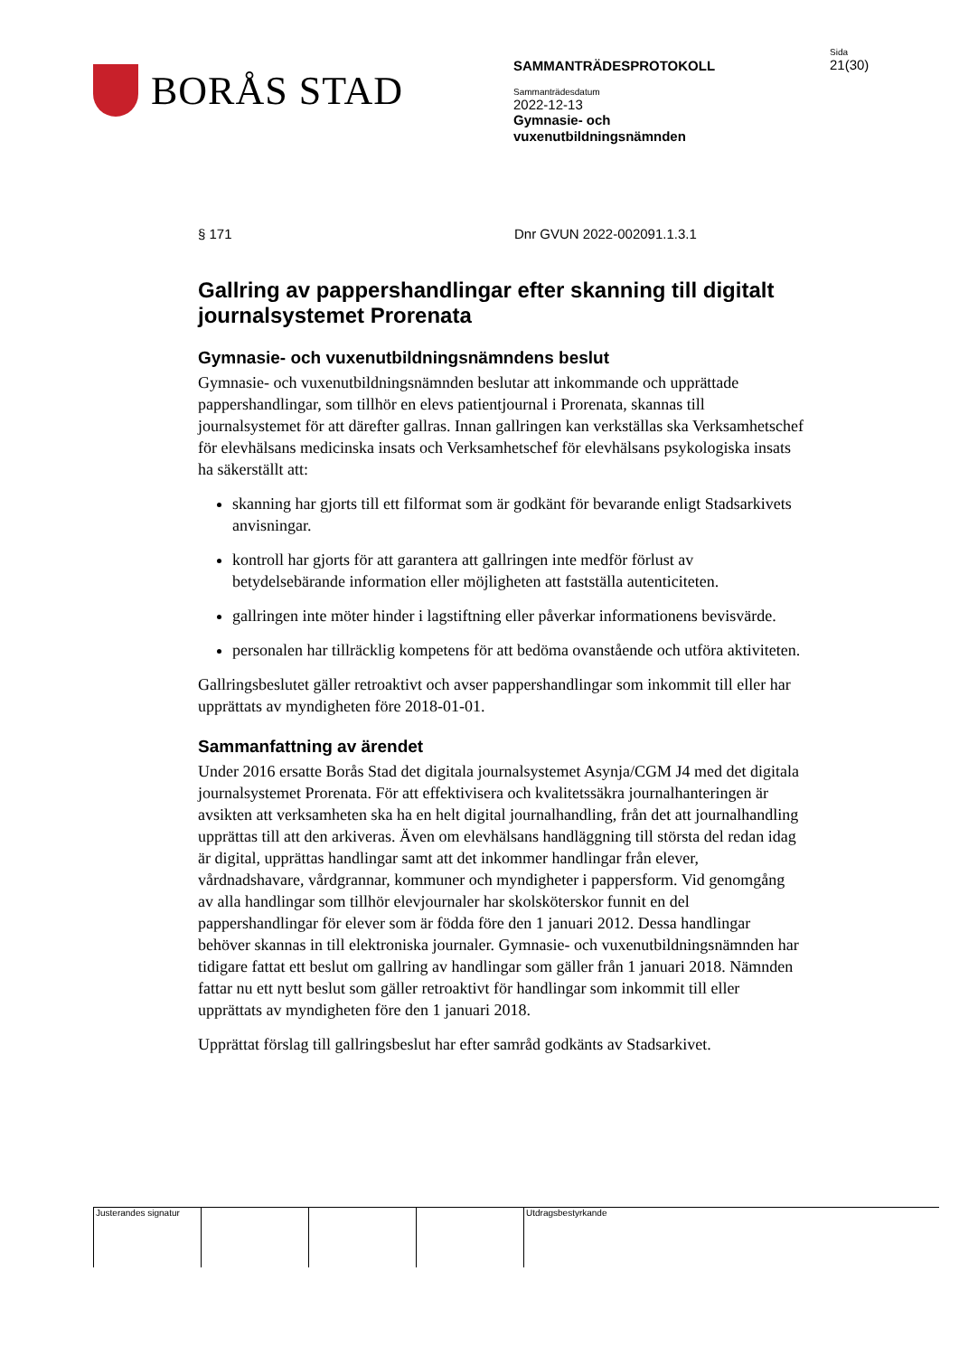BORÅS STAD
SAMMANTRÄDESPROTOKOLL
Sammanträdesdatum
2022-12-13
Gymnasie- och
vuxenutbildningsnämnden
Sida
21(30)
§ 171 Dnr GVUN 2022-002091.1.3.1
Gallring av pappershandlingar efter skanning till digitalt journalsystemet Prorenata
Gymnasie- och vuxenutbildningsnämndens beslut
Gymnasie- och vuxenutbildningsnämnden beslutar att inkommande och upprättade pappershandlingar, som tillhör en elevs patientjournal i Prorenata, skannas till journalsystemet för att därefter gallras. Innan gallringen kan verkställas ska Verksamhetschef för elevhälsans medicinska insats och Verksamhetschef för elevhälsans psykologiska insats ha säkerställt att:
skanning har gjorts till ett filformat som är godkänt för bevarande enligt Stadsarkivets anvisningar.
kontroll har gjorts för att garantera att gallringen inte medför förlust av betydelsebärande information eller möjligheten att fastställa autenticiteten.
gallringen inte möter hinder i lagstiftning eller påverkar informationens bevisvärde.
personalen har tillräcklig kompetens för att bedöma ovanstående och utföra aktiviteten.
Gallringsbeslutet gäller retroaktivt och avser pappershandlingar som inkommit till eller har upprättats av myndigheten före 2018-01-01.
Sammanfattning av ärendet
Under 2016 ersatte Borås Stad det digitala journalsystemet Asynja/CGM J4 med det digitala journalsystemet Prorenata. För att effektivisera och kvalitetssäkra journalhanteringen är avsikten att verksamheten ska ha en helt digital journalhandling, från det att journalhandling upprättas till att den arkiveras. Även om elevhälsans handläggning till största del redan idag är digital, upprättas handlingar samt att det inkommer handlingar från elever, vårdnadshavare, vårdgrannar, kommuner och myndigheter i pappersform. Vid genomgång av alla handlingar som tillhör elevjournaler har skolsköterskor funnit en del pappershandlingar för elever som är födda före den 1 januari 2012. Dessa handlingar behöver skannas in till elektroniska journaler. Gymnasie- och vuxenutbildningsnämnden har tidigare fattat ett beslut om gallring av handlingar som gäller från 1 januari 2018. Nämnden fattar nu ett nytt beslut som gäller retroaktivt för handlingar som inkommit till eller upprättats av myndigheten före den 1 januari 2018.
Upprättat förslag till gallringsbeslut har efter samråd godkänts av Stadsarkivet.
Justerandes signatur
Utdragsbestyrkande